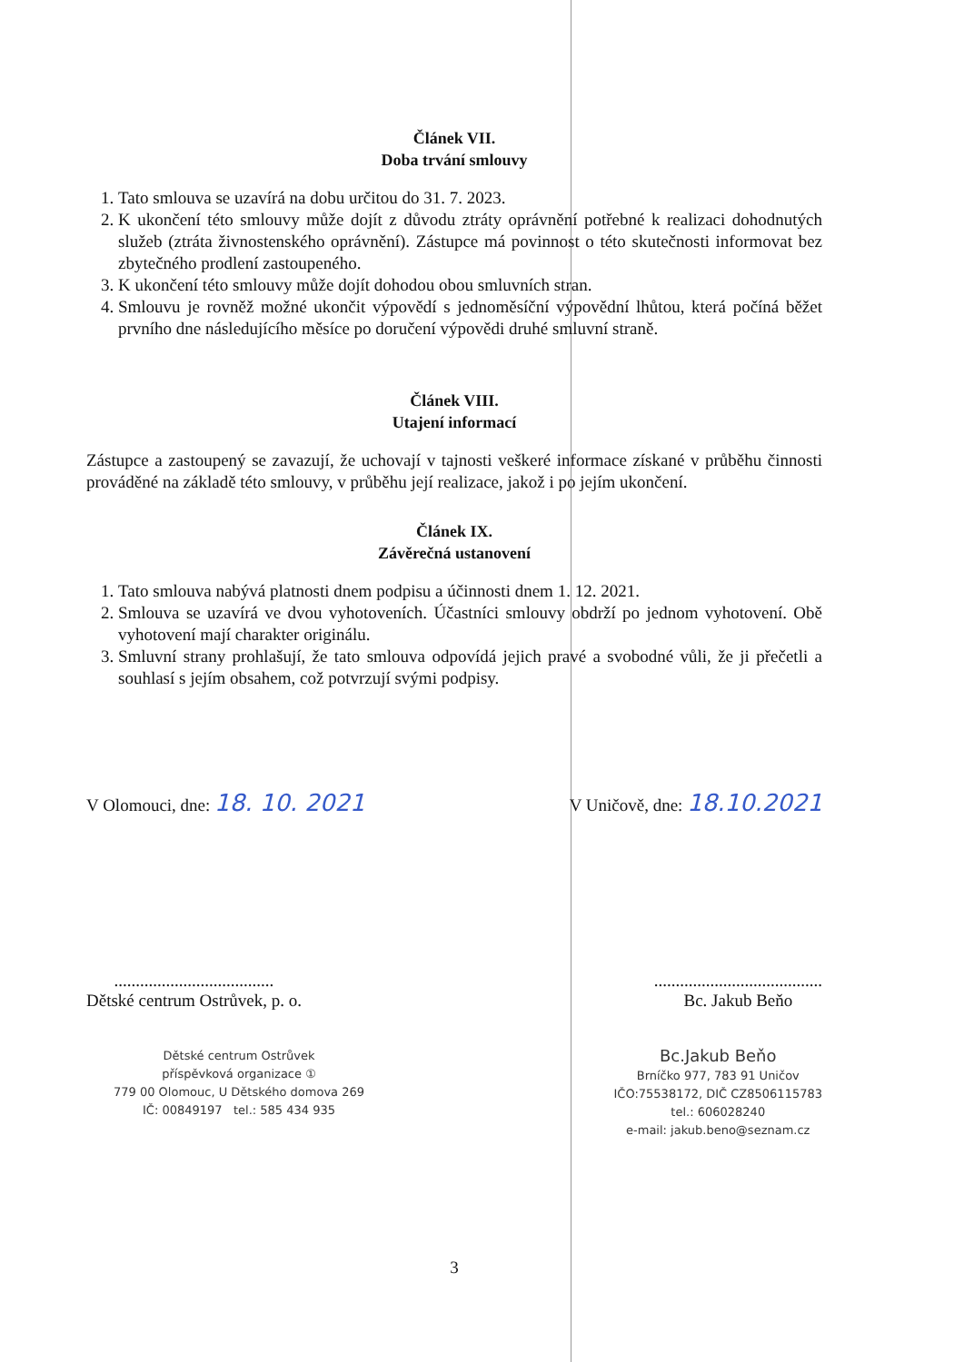Článek VII.
Doba trvání smlouvy
1. Tato smlouva se uzavírá na dobu určitou do 31. 7. 2023.
2. K ukončení této smlouvy může dojít z důvodu ztráty oprávnění potřebné k realizaci dohodnutých služeb (ztráta živnostenského oprávnění). Zástupce má povinnost o této skutečnosti informovat bez zbytečného prodlení zastoupeného.
3. K ukončení této smlouvy může dojít dohodou obou smluvních stran.
4. Smlouvu je rovněž možné ukončit výpovědí s jednoměsíční výpovědní lhůtou, která počíná běžet prvního dne následujícího měsíce po doručení výpovědi druhé smluvní straně.
Článek VIII.
Utajení informací
Zástupce a zastoupený se zavazují, že uchovají v tajnosti veškeré informace získané v průběhu činnosti prováděné na základě této smlouvy, v průběhu její realizace, jakož i po jejím ukončení.
Článek IX.
Závěrečná ustanovení
1. Tato smlouva nabývá platnosti dnem podpisu a účinnosti dnem 1. 12. 2021.
2. Smlouva se uzavírá ve dvou vyhotoveních. Účastníci smlouvy obdrží po jednom vyhotovení. Obě vyhotovení mají charakter originálu.
3. Smluvní strany prohlašují, že tato smlouva odpovídá jejich pravé a svobodné vůli, že ji přečetli a souhlasí s jejím obsahem, což potvrzují svými podpisy.
V Olomouci, dne: 18. 10. 2021
V Uničově, dne: 18.10.2021
.....................................
Dětské centrum Ostrůvek, p. o.
.......................................
Bc. Jakub Beňo
Dětské centrum Ostrůvek
příspěvková organizace ①
779 00 Olomouc, U Dětského domova 269
IČ: 00849197 tel.: 585 434 935
Bc.Jakub Beňo
Brníčko 977, 783 91 Uničov
IČO:75538172, DIČ CZ8506115783
tel.: 606028240
e-mail: jakub.beno@seznam.cz
3